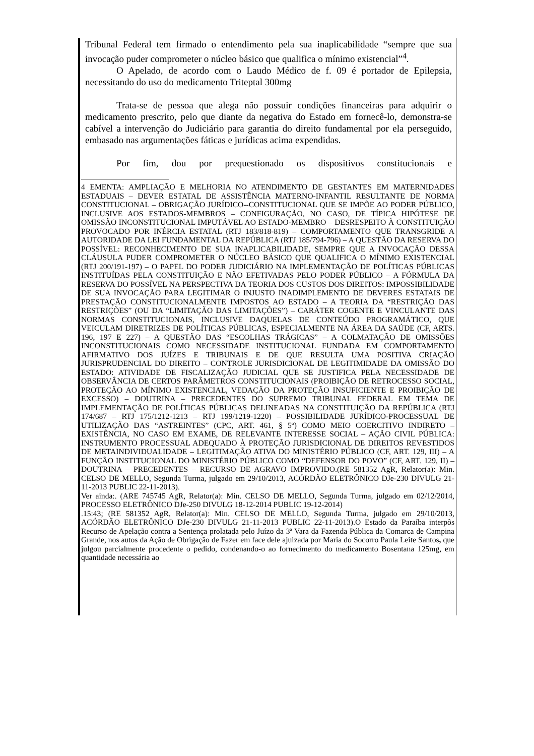Tribunal Federal tem firmado o entendimento pela sua inaplicabilidade “sempre que sua invocação puder comprometer o núcleo básico que qualifica o mínimo existencial”<sup>4</sup>.
O Apelado, de acordo com o Laudo Médico de f. 09 é portador de Epilepsia, necessitando do uso do medicamento Triteptal 300mg
Trata-se de pessoa que alega não possuir condições financeiras para adquirir o medicamento prescrito, pelo que diante da negativa do Estado em fornecê-lo, demonstra-se cabível a intervenção do Judiciário para garantia do direito fundamental por ela perseguido, embasado nas argumentações fáticas e jurídicas acima expendidas.
Por fim, dou por prequestionado os dispositivos constitucionais e
4 EMENTA: AMPLIAÇÃO E MELHORIA NO ATENDIMENTO DE GESTANTES EM MATERNIDADES ESTADUAIS – DEVER ESTATAL DE ASSISTÊNCIA MATERNO-INFANTIL RESULTANTE DE NORMA CONSTITUCIONAL – OBRIGAÇÃO JURÍDICO--CONSTITUCIONAL QUE SE IMPÕE AO PODER PÚBLICO, INCLUSIVE AOS ESTADOS-MEMBROS – CONFIGURAÇÃO, NO CASO, DE TÍPICA HIPÓTESE DE OMISSÃO INCONSTITUCIONAL IMPUTÁVEL AO ESTADO-MEMBRO – DESRESPEITO À CONSTITUIÇÃO PROVOCADO POR INÉRCIA ESTATAL (RTJ 183/818-819) – COMPORTAMENTO QUE TRANSGRIDE A AUTORIDADE DA LEI FUNDAMENTAL DA REPÚBLICA (RTJ 185/794-796) – A QUESTÃO DA RESERVA DO POSSÍVEL: RECONHECIMENTO DE SUA INAPLICABILIDADE, SEMPRE QUE A INVOCAÇÃO DESSA CLÁUSULA PUDER COMPROMETER O NÚCLEO BÁSICO QUE QUALIFICA O MÍNIMO EXISTENCIAL (RTJ 200/191-197) – O PAPEL DO PODER JUDICIÁRIO NA IMPLEMENTAÇÃO DE POLÍTICAS PÚBLICAS INSTITUÍDAS PELA CONSTITUIÇÃO E NÃO EFETIVADAS PELO PODER PÚBLICO – A FÓRMULA DA RESERVA DO POSSÍVEL NA PERSPECTIVA DA TEORIA DOS CUSTOS DOS DIREITOS: IMPOSSIBILIDADE DE SUA INVOCAÇÃO PARA LEGITIMAR O INJUSTO INADIMPLEMENTO DE DEVERES ESTATAIS DE PRESTAÇÃO CONSTITUCIONALMENTE IMPOSTOS AO ESTADO – A TEORIA DA “RESTRIÇÃO DAS RESTRIÇÕES” (OU DA “LIMITAÇÃO DAS LIMITAÇÕES”) – CARÁTER COGENTE E VINCULANTE DAS NORMAS CONSTITUCIONAIS, INCLUSIVE DAQUELAS DE CONTEÚDO PROGRAMÁTICO, QUE VEICULAM DIRETRIZES DE POLÍTICAS PÚBLICAS, ESPECIALMENTE NA ÁREA DA SAÚDE (CF, ARTS. 196, 197 E 227) – A QUESTÃO DAS “ESCOLHAS TRÁGICAS” – A COLMATAÇÃO DE OMISSÕES INCONSTITUCIONAIS COMO NECESSIDADE INSTITUCIONAL FUNDADA EM COMPORTAMENTO AFIRMATIVO DOS JUÍZES E TRIBUNAIS E DE QUE RESULTA UMA POSITIVA CRIAÇÃO JURISPRUDENCIAL DO DIREITO – CONTROLE JURISDICIONAL DE LEGITIMIDADE DA OMISSÃO DO ESTADO: ATIVIDADE DE FISCALIZAÇÃO JUDICIAL QUE SE JUSTIFICA PELA NECESSIDADE DE OBSERVÂNCIA DE CERTOS PARÂMETROS CONSTITUCIONAIS (PROIBIÇÃO DE RETROCESSO SOCIAL, PROTEÇÃO AO MÍNIMO EXISTENCIAL, VEDAÇÃO DA PROTEÇÃO INSUFICIENTE E PROIBIÇÃO DE EXCESSO) – DOUTRINA – PRECEDENTES DO SUPREMO TRIBUNAL FEDERAL EM TEMA DE IMPLEMENTAÇÃO DE POLÍTICAS PÚBLICAS DELINEADAS NA CONSTITUIÇÃO DA REPÚBLICA (RTJ 174/687 – RTJ 175/1212-1213 – RTJ 199/1219-1220) – POSSIBILIDADE JURÍDICO-PROCESSUAL DE UTILIZAÇÃO DAS “ASTREINTES” (CPC, ART. 461, § 5º) COMO MEIO COERCITIVO INDIRETO – EXISTÊNCIA, NO CASO EM EXAME, DE RELEVANTE INTERESSE SOCIAL – AÇÃO CIVIL PÚBLICA: INSTRUMENTO PROCESSUAL ADEQUADO À PROTEÇÃO JURISDICIONAL DE DIREITOS REVESTIDOS DE METAINDIVIDUALIDADE – LEGITIMAÇÃO ATIVA DO MINISTÉRIO PÚBLICO (CF, ART. 129, III) – A FUNÇÃO INSTITUCIONAL DO MINISTÉRIO PÚBLICO COMO “DEFENSOR DO POVO” (CF, ART. 129, II) – DOUTRINA – PRECEDENTES – RECURSO DE AGRAVO IMPROVIDO.(RE 581352 AgR, Relator(a): Min. CELSO DE MELLO, Segunda Turma, julgado em 29/10/2013, ACÓRDÃO ELETRÔNICO DJe-230 DIVULG 21-11-2013 PUBLIC 22-11-2013).
Ver ainda:. (ARE 745745 AgR, Relator(a): Min. CELSO DE MELLO, Segunda Turma, julgado em 02/12/2014, PROCESSO ELETRÔNICO DJe-250 DIVULG 18-12-2014 PUBLIC 19-12-2014)
.15:43; (RE 581352 AgR, Relator(a): Min. CELSO DE MELLO, Segunda Turma, julgado em 29/10/2013, ACÓRDÃO ELETRÔNICO DJe-230 DIVULG 21-11-2013 PUBLIC 22-11-2013).O Estado da Paraíba interpôs Recurso de Apelação contra a Sentença prolatada pelo Juízo da 3ª Vara da Fazenda Pública da Comarca de Campina Grande, nos autos da Ação de Obrigação de Fazer em face dele ajuizada por Maria do Socorro Paula Leite Santos, que julgou parcialmente procedente o pedido, condenando-o ao fornecimento do medicamento Bosentana 125mg, em quantidade necessária ao